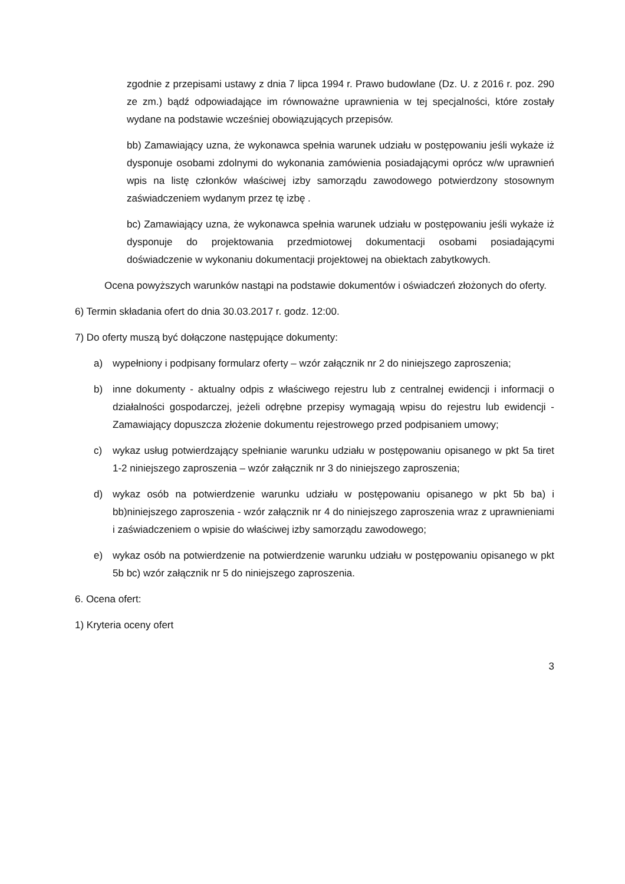zgodnie z przepisami ustawy z dnia 7 lipca 1994 r. Prawo budowlane (Dz. U. z 2016 r. poz. 290 ze zm.) bądź odpowiadające im równoważne uprawnienia w tej specjalności, które zostały wydane na podstawie wcześniej obowiązujących przepisów.
bb) Zamawiający uzna, że wykonawca spełnia warunek udziału w postępowaniu jeśli wykaże iż dysponuje osobami zdolnymi do wykonania zamówienia posiadającymi oprócz w/w uprawnień wpis na listę członków właściwej izby samorządu zawodowego potwierdzony stosownym zaświadczeniem wydanym przez tę izbę .
bc) Zamawiający uzna, że wykonawca spełnia warunek udziału w postępowaniu jeśli wykaże iż dysponuje do projektowania przedmiotowej dokumentacji osobami posiadającymi doświadczenie w wykonaniu dokumentacji projektowej na obiektach zabytkowych.
Ocena powyższych warunków nastąpi na podstawie dokumentów i oświadczeń złożonych do oferty.
6) Termin składania ofert do dnia 30.03.2017 r. godz. 12:00.
7) Do oferty muszą być dołączone następujące dokumenty:
a) wypełniony i podpisany formularz oferty – wzór załącznik nr 2 do niniejszego zaproszenia;
b) inne dokumenty - aktualny odpis z właściwego rejestru lub z centralnej ewidencji i informacji o działalności gospodarczej, jeżeli odrębne przepisy wymagają wpisu do rejestru lub ewidencji - Zamawiający dopuszcza złożenie dokumentu rejestrowego przed podpisaniem umowy;
c) wykaz usług potwierdzający spełnianie warunku udziału w postępowaniu opisanego w pkt 5a tiret 1-2 niniejszego zaproszenia – wzór załącznik nr 3 do niniejszego zaproszenia;
d) wykaz osób na potwierdzenie warunku udziału w postępowaniu opisanego w pkt 5b ba) i bb)niniejszego zaproszenia - wzór załącznik nr 4 do niniejszego zaproszenia wraz z uprawnieniami i zaświadczeniem o wpisie do właściwej izby samorządu zawodowego;
e) wykaz osób na potwierdzenie na potwierdzenie warunku udziału w postępowaniu opisanego w pkt 5b bc) wzór załącznik nr 5 do niniejszego zaproszenia.
6. Ocena ofert:
1) Kryteria oceny ofert
3